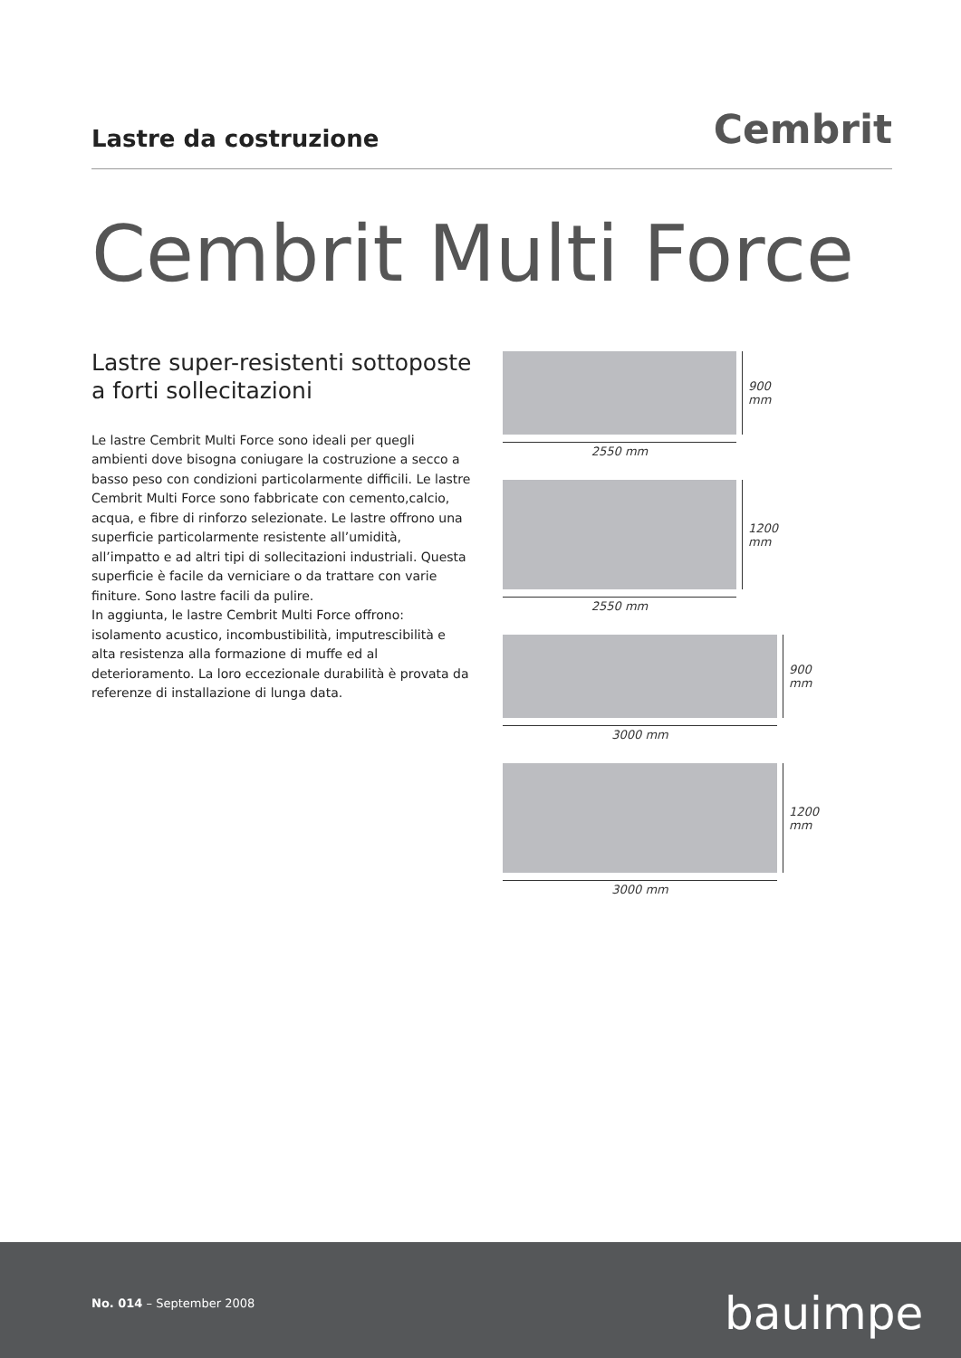Lastre da costruzione
Cembrit
Cembrit Multi Force
Lastre super-resistenti sottoposte a forti sollecitazioni
Le lastre Cembrit Multi Force sono ideali per quegli ambienti dove bisogna coniugare la costruzione a secco a basso peso con condizioni particolarmente difficili. Le lastre Cembrit Multi Force sono fabbricate con cemento,calcio, acqua, e fibre di rinforzo selezionate. Le lastre offrono una superficie particolarmente resistente all’umidità, all’impatto e ad altri tipi di sollecitazioni industriali. Questa superficie è facile da verniciare o da trattare con varie finiture. Sono lastre facili da pulire.
In aggiunta, le lastre Cembrit Multi Force offrono: isolamento acustico, incombustibilità, imputrescibilità e alta resistenza alla formazione di muffe ed al deterioramento. La loro eccezionale durabilità è provata da referenze di installazione di lunga data.
900 mm
2550 mm
1200 mm
2550 mm
900 mm
3000 mm
1200 mm
3000 mm
No. 014 – September 2008 bauimpe